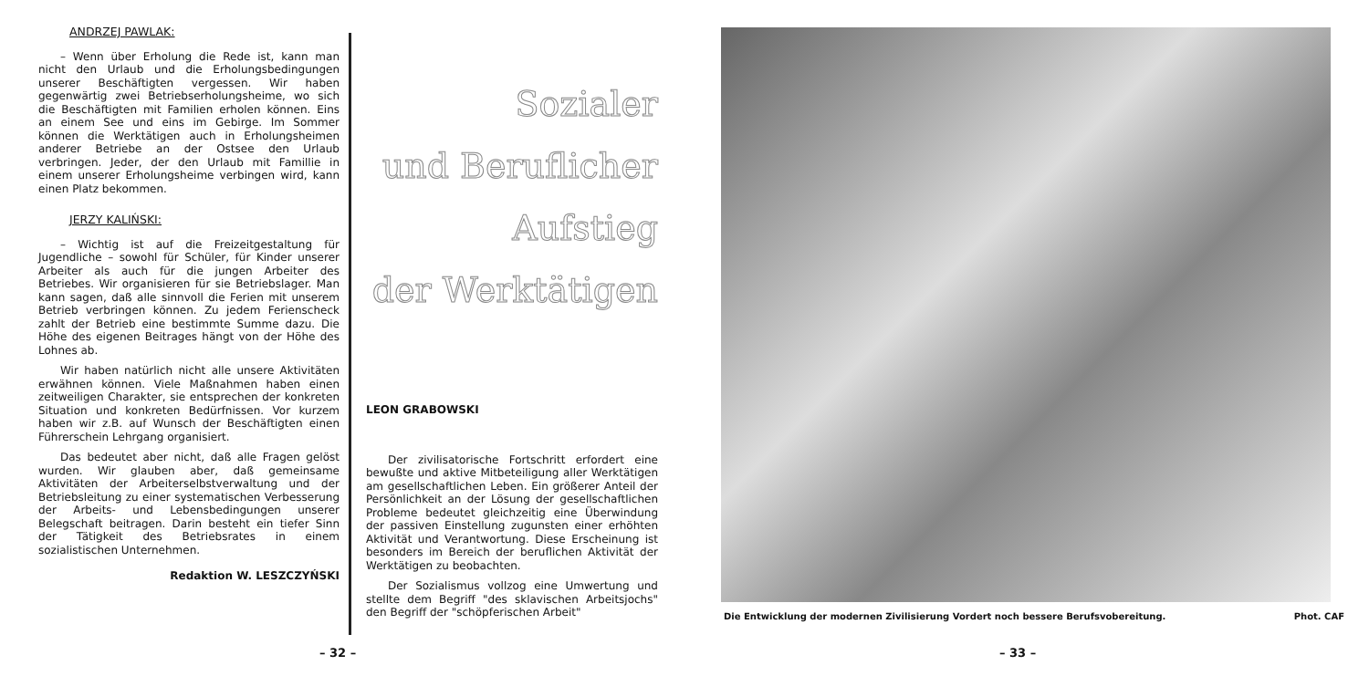ANDRZEJ PAWLAK:
– Wenn über Erholung die Rede ist, kann man nicht den Urlaub und die Erholungsbedingungen unserer Beschäftigten vergessen. Wir haben gegenwärtig zwei Betriebserholungsheime, wo sich die Beschäftigten mit Familien erholen können. Eins an einem See und eins im Gebirge. Im Sommer können die Werktätigen auch in Erholungsheimen anderer Betriebe an der Ostsee den Urlaub verbringen. Jeder, der den Urlaub mit Famillie in einem unserer Erholungsheime verbingen wird, kann einen Platz bekommen.
JERZY KALIŃSKI:
– Wichtig ist auf die Freizeitgestaltung für Jugendliche – sowohl für Schüler, für Kinder unserer Arbeiter als auch für die jungen Arbeiter des Betriebes. Wir organisieren für sie Betriebslager. Man kann sagen, daß alle sinnvoll die Ferien mit unserem Betrieb verbringen können. Zu jedem Ferienscheck zahlt der Betrieb eine bestimmte Summe dazu. Die Höhe des eigenen Beitrages hängt von der Höhe des Lohnes ab.
Wir haben natürlich nicht alle unsere Aktivitäten erwähnen können. Viele Maßnahmen haben einen zeitweiligen Charakter, sie entsprechen der konkreten Situation und konkreten Bedürfnissen. Vor kurzem haben wir z.B. auf Wunsch der Beschäftigten einen Führerschein Lehrgang organisiert.
Das bedeutet aber nicht, daß alle Fragen gelöst wurden. Wir glauben aber, daß gemeinsame Aktivitäten der Arbeiterselbstverwaltung und der Betriebsleitung zu einer systematischen Verbesserung der Arbeits- und Lebensbedingungen unserer Belegschaft beitragen. Darin besteht ein tiefer Sinn der Tätigkeit des Betriebsrates in einem sozialistischen Unternehmen.
Redaktion W. LESZCZYŃSKI
Sozialer
und Beruflicher
Aufstieg
der Werktätigen
LEON GRABOWSKI
Der zivilisatorische Fortschritt erfordert eine bewußte und aktive Mitbeteiligung aller Werktätigen am gesellschaftlichen Leben. Ein größerer Anteil der Persönlichkeit an der Lösung der gesellschaftlichen Probleme bedeutet gleichzeitig eine Überwindung der passiven Einstellung zugunsten einer erhöhten Aktivität und Verantwortung. Diese Erscheinung ist besonders im Bereich der beruflichen Aktivität der Werktätigen zu beobachten.
Der Sozialismus vollzog eine Umwertung und stellte dem Begriff "des sklavischen Arbeitsjochs" den Begriff der "schöpferischen Arbeit"
– 32 –
Die Entwicklung der modernen Zivilisierung Vordert noch bessere Berufsvobereitung. Phot. CAF
– 33 –